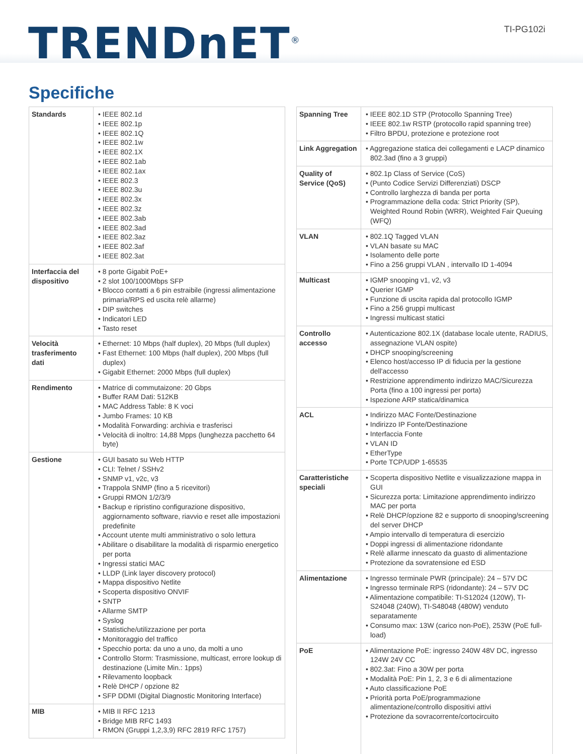TRENDnET<sup>®</sup> TI-PG102i
Specifiche
| Standards | • IEEE 802.1d • IEEE 802.1p • IEEE 802.1Q • IEEE 802.1w • IEEE 802.1X • IEEE 802.1ab • IEEE 802.1ax • IEEE 802.3 • IEEE 802.3u • IEEE 802.3x • IEEE 802.3z • IEEE 802.3ab • IEEE 802.3ad • IEEE 802.3az • IEEE 802.3af • IEEE 802.3at |
| Interfaccia del dispositivo | • 8 porte Gigabit PoE+ • 2 slot 100/1000Mbps SFP • Blocco contatti a 6 pin estraibile (ingressi alimentazione primaria/RPS ed uscita relè allarme) • DIP switches • Indicatori LED • Tasto reset |
| Velocità trasferimento dati | • Ethernet: 10 Mbps (half duplex), 20 Mbps (full duplex) • Fast Ethernet: 100 Mbps (half duplex), 200 Mbps (full duplex) • Gigabit Ethernet: 2000 Mbps (full duplex) |
| Rendimento | • Matrice di commutaizone: 20 Gbps • Buffer RAM Dati: 512KB • MAC Address Table: 8 K voci • Jumbo Frames: 10 KB • Modalità Forwarding: archivia e trasferisci • Velocità di inoltro: 14,88 Mpps (lunghezza pacchetto 64 byte) |
| Gestione | • GUI basato su Web HTTP • CLI: Telnet / SSHv2 • SNMP v1, v2c, v3 • Trappola SNMP (fino a 5 ricevitori) • Gruppi RMON 1/2/3/9 • Backup e ripristino configurazione dispositivo, aggiornamento software, riavvio e reset alle impostazioni predefinite • Account utente multi amministrativo o solo lettura • Abilitare o disabilitare la modalità di risparmio energetico per porta • Ingressi statici MAC • LLDP (Link layer discovery protocol) • Mappa dispositivo Netlite • Scoperta dispositivo ONVIF • SNTP • Allarme SMTP • Syslog • Statistiche/utilizzazione per porta • Monitoraggio del traffico • Specchio porta: da uno a uno, da molti a uno • Controllo Storm: Trasmissione, multicast, errore lookup di destinazione (Limite Min.: 1pps) • Rilevamento loopback • Relè DHCP / opzione 82 • SFP DDMI (Digital Diagnostic Monitoring Interface) |
| MIB | • MIB II RFC 1213 • Bridge MIB RFC 1493 • RMON (Gruppi 1,2,3,9) RFC 2819 RFC 1757) |
| Spanning Tree | • IEEE 802.1D STP (Protocollo Spanning Tree) • IEEE 802.1w RSTP (protocollo rapid spanning tree) • Filtro BPDU, protezione e protezione root |
| Link Aggregation | • Aggregazione statica dei collegamenti e LACP dinamico 802.3ad (fino a 3 gruppi) |
| Quality of Service (QoS) | • 802.1p Class of Service (CoS) • (Punto Codice Servizi Differenziati) DSCP • Controllo larghezza di banda per porta • Programmazione della coda: Strict Priority (SP), Weighted Round Robin (WRR), Weighted Fair Queuing (WFQ) |
| VLAN | • 802.1Q Tagged VLAN • VLAN basate su MAC • Isolamento delle porte • Fino a 256 gruppi VLAN , intervallo ID 1-4094 |
| Multicast | • IGMP snooping v1, v2, v3 • Querier IGMP • Funzione di uscita rapida dal protocollo IGMP • Fino a 256 gruppi multicast • Ingressi multicast statici |
| Controllo accesso | • Autenticazione 802.1X (database locale utente, RADIUS, assegnazione VLAN ospite) • DHCP snooping/screening • Elenco host/accesso IP di fiducia per la gestione dell'accesso • Restrizione apprendimento indirizzo MAC/Sicurezza Porta (fino a 100 ingressi per porta) • Ispezione ARP statica/dinamica |
| ACL | • Indirizzo MAC Fonte/Destinazione • Indirizzo IP Fonte/Destinazione • Interfaccia Fonte • VLAN ID • EtherType • Porte TCP/UDP 1-65535 |
| Caratteristiche speciali | • Scoperta dispositivo Netlite e visualizzazione mappa in GUI • Sicurezza porta: Limitazione apprendimento indirizzo MAC per porta • Relè DHCP/opzione 82 e supporto di snooping/screening del server DHCP • Ampio intervallo di temperatura di esercizio • Doppi ingressi di alimentazione ridondante • Relè allarme innescato da guasto di alimentazione • Protezione da sovratensione ed ESD |
| Alimentazione | • Ingresso terminale PWR (principale): 24 – 57V DC • Ingresso terminale RPS (ridondante): 24 – 57V DC • Alimentazione compatibile: TI-S12024 (120W), TI-S24048 (240W), TI-S48048 (480W) venduto separatamente • Consumo max: 13W (carico non-PoE), 253W (PoE full-load) |
| PoE | • Alimentazione PoE: ingresso 240W 48V DC, ingresso 124W 24V CC • 802.3at: Fino a 30W per porta • Modalità PoE: Pin 1, 2, 3 e 6 di alimentazione • Auto classificazione PoE • Priorità porta PoE/programmazione alimentazione/controllo dispositivi attivi • Protezione da sovracorrente/cortocircuito |